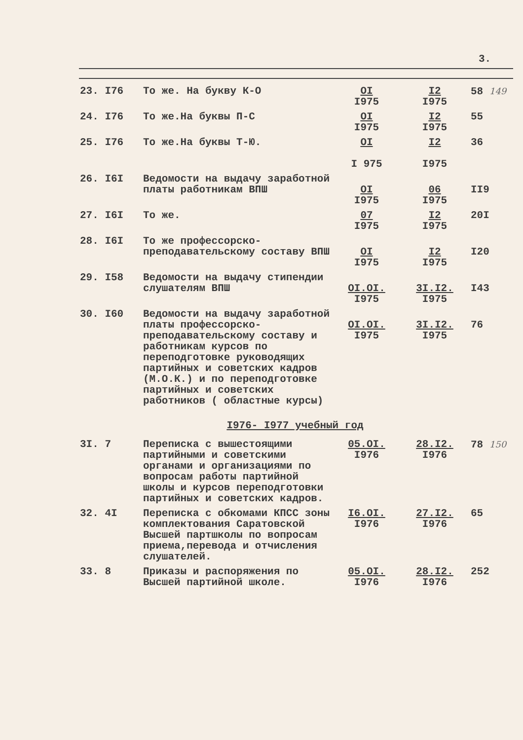3.
| 23. I76 | То же. На букву К-О | OI I975 | I2 I975 | 58 149 |
| 24. I76 | То же.На буквы П-С | OI I975 | I2 I975 | 55 |
| 25. I76 | То же.На буквы Т-Ю. | OI I 975 | I2 I975 | 36 |
| 26. I6I | Ведомости на выдачу заработной платы работникам ВПШ | OI I975 | 06 I975 | II9 |
| 27. I6I | То же. | 07 I975 | I2 I975 | 20I |
| 28. I6I | То же профессорско-преподавательскому составу ВПШ | OI I975 | I2 I975 | I20 |
| 29. I58 | Ведомости на выдачу стипендии слушателям ВПШ | OI.OI. I975 | 3I.I2. I975 | I43 |
| 30. I60 | Ведомости на выдачу заработной платы профессорско-преподавательскому составу и работникам курсов по переподготовке руководящих партийных и советских кадров (М.О.К.) и по переподготовке партийных и советских работников ( областные курсы) | OI.OI. I975 | 3I.I2. I975 | 76 |
| I976- I977 учебный год | | | | |
| 3I. 7 | Переписка с вышестоящими партийными и советскими органами и организациями по вопросам работы партийной школы и курсов переподготовки партийных и советских кадров. | 05.OI. I976 | 28.I2. I976 | 78 150 |
| 32. 4I | Переписка с обкомами КПСС зоны комплектования Саратовской Высшей партшколы по вопросам приема,перевода и отчисления слушателей. | I6.OI. I976 | 27.I2. I976 | 65 |
| 33. 8 | Приказы и распоряжения по Высшей партийной школе. | 05.OI. I976 | 28.I2. I976 | 252 |